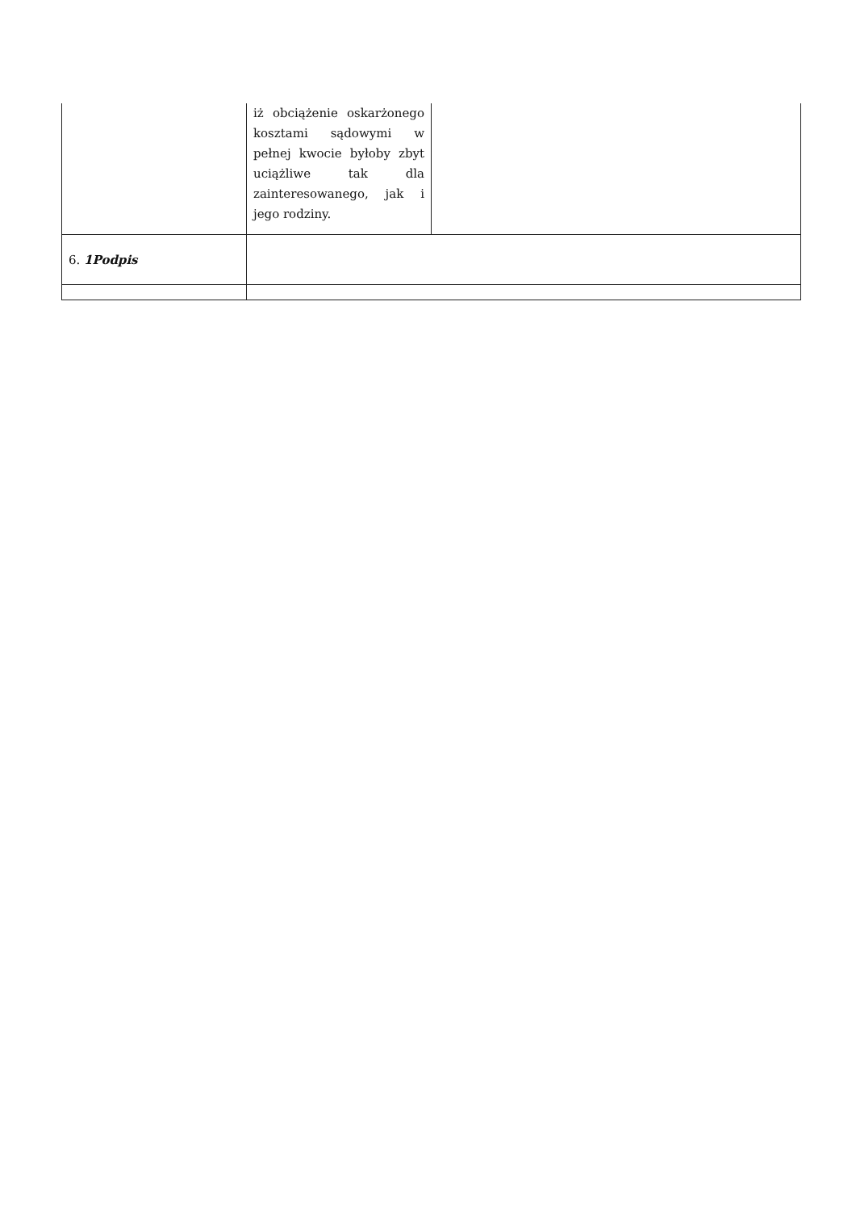| | iż obciążenie oskarżonego kosztami sądowymi w pełnej kwocie byłoby zbyt uciążliwe tak dla zainteresowanego, jak i jego rodziny. | |
| 6. 1Podpis | | |